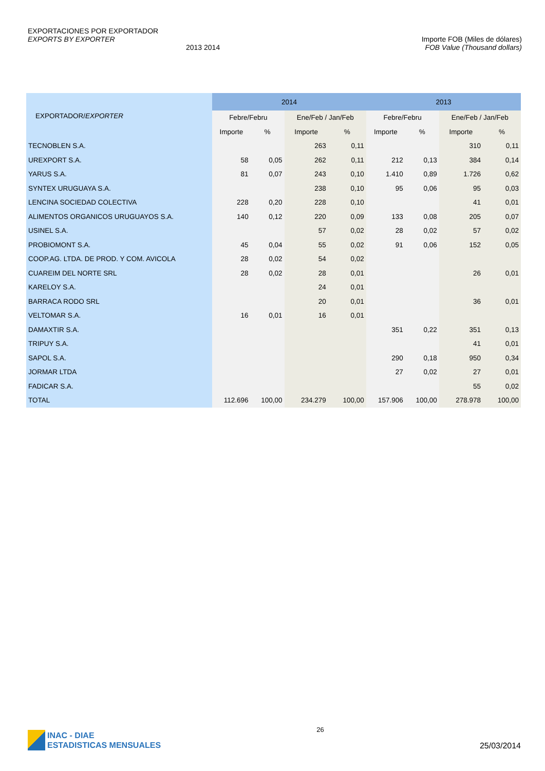EXPORTACIONES POR EXPORTADOR
EXPORTS BY EXPORTER
2013 2014
Importe FOB (Miles de dólares)
FOB Value (Thousand dollars)
| EXPORTADOR/ EXPORTER | 2014 | | | | 2013 | | | |
| --- | --- | --- | --- | --- | --- | --- | --- | --- |
| | Febre/Febru | | Ene/Feb / Jan/Feb | | Febre/Febru | | Ene/Feb / Jan/Feb | |
| | Importe | % | Importe | % | Importe | % | Importe | % |
| TECNOBLEN S.A. | | | 263 | 0,11 | | | 310 | 0,11 |
| UREXPORT S.A. | 58 | 0,05 | 262 | 0,11 | 212 | 0,13 | 384 | 0,14 |
| YARUS S.A. | 81 | 0,07 | 243 | 0,10 | 1.410 | 0,89 | 1.726 | 0,62 |
| SYNTEX URUGUAYA S.A. | | | 238 | 0,10 | 95 | 0,06 | 95 | 0,03 |
| LENCINA SOCIEDAD COLECTIVA | 228 | 0,20 | 228 | 0,10 | | | 41 | 0,01 |
| ALIMENTOS ORGANICOS URUGUAYOS S.A. | 140 | 0,12 | 220 | 0,09 | 133 | 0,08 | 205 | 0,07 |
| USINEL S.A. | | | 57 | 0,02 | 28 | 0,02 | 57 | 0,02 |
| PROBIOMONT S.A. | 45 | 0,04 | 55 | 0,02 | 91 | 0,06 | 152 | 0,05 |
| COOP.AG. LTDA. DE PROD. Y COM. AVICOLA | 28 | 0,02 | 54 | 0,02 | | | | |
| CUAREIM DEL NORTE SRL | 28 | 0,02 | 28 | 0,01 | | | 26 | 0,01 |
| KARELOY S.A. | | | 24 | 0,01 | | | | |
| BARRACA RODO SRL | | | 20 | 0,01 | | | 36 | 0,01 |
| VELTOMAR S.A. | 16 | 0,01 | 16 | 0,01 | | | | |
| DAMAXTIR S.A. | | | | | 351 | 0,22 | 351 | 0,13 |
| TRIPUY S.A. | | | | | | | 41 | 0,01 |
| SAPOL S.A. | | | | | 290 | 0,18 | 950 | 0,34 |
| JORMAR LTDA | | | | | 27 | 0,02 | 27 | 0,01 |
| FADICAR S.A. | | | | | | | 55 | 0,02 |
| TOTAL | 112.696 | 100,00 | 234.279 | 100,00 | 157.906 | 100,00 | 278.978 | 100,00 |
INAC - DIAE
ESTADISTICAS MENSUALES
26
25/03/2014